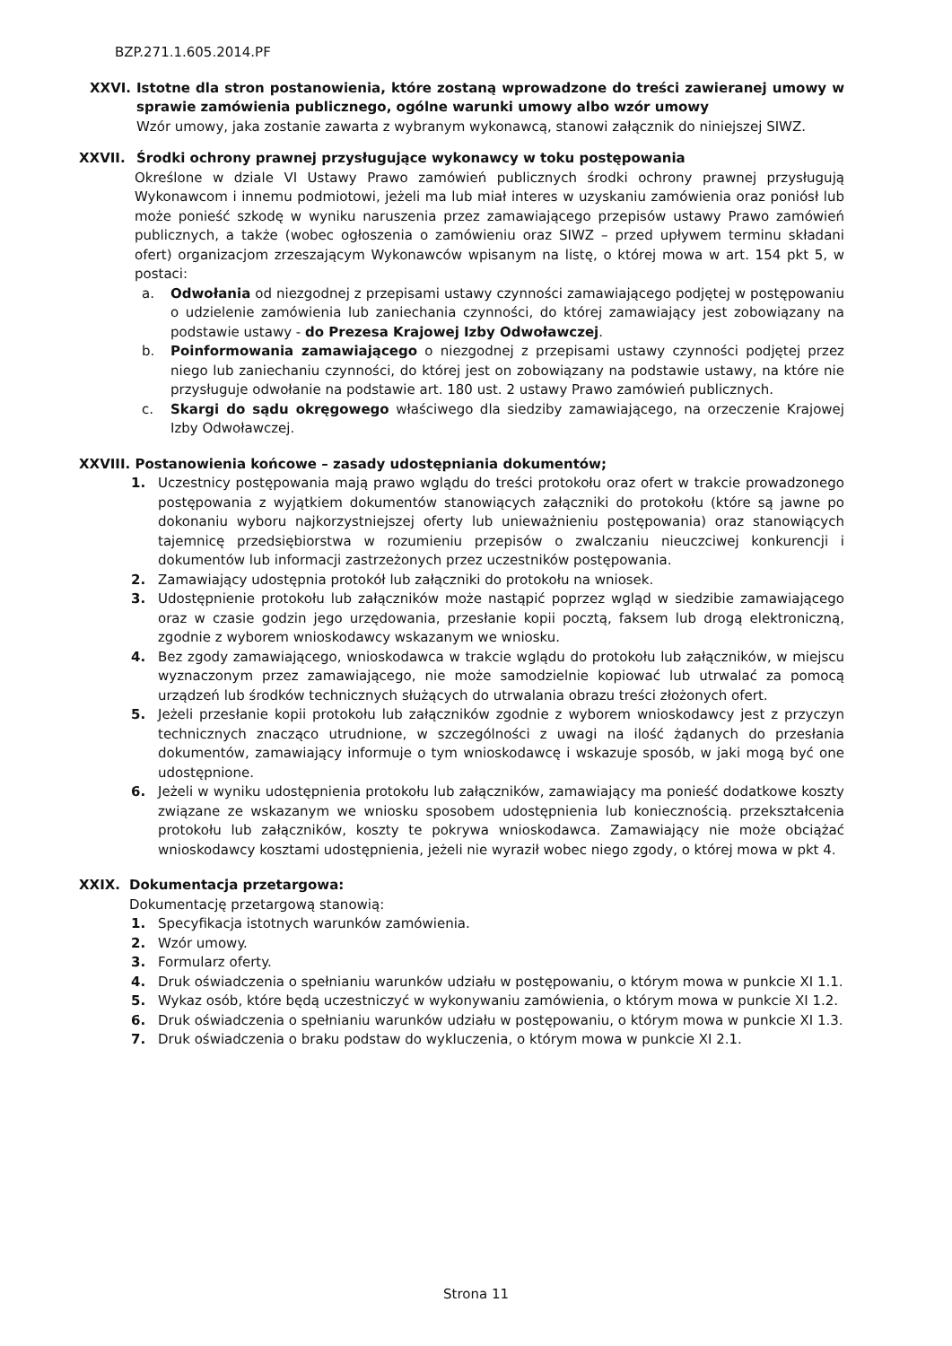BZP.271.1.605.2014.PF
XXVI. Istotne dla stron postanowienia, które zostaną wprowadzone do treści zawieranej umowy w sprawie zamówienia publicznego, ogólne warunki umowy albo wzór umowy
Wzór umowy, jaka zostanie zawarta z wybranym wykonawcą, stanowi załącznik do niniejszej SIWZ.
XXVII. Środki ochrony prawnej przysługujące wykonawcy w toku postępowania
Określone w dziale VI Ustawy Prawo zamówień publicznych środki ochrony prawnej przysługują Wykonawcom i innemu podmiotowi, jeżeli ma lub miał interes w uzyskaniu zamówienia oraz poniósł lub może ponieść szkodę w wyniku naruszenia przez zamawiającego przepisów ustawy Prawo zamówień publicznych, a także (wobec ogłoszenia o zamówieniu oraz SIWZ – przed upływem terminu składani ofert) organizacjom zrzeszającym Wykonawców wpisanym na listę, o której mowa w art. 154 pkt 5, w postaci:
a. Odwołania od niezgodnej z przepisami ustawy czynności zamawiającego podjętej w postępowaniu o udzielenie zamówienia lub zaniechania czynności, do której zamawiający jest zobowiązany na podstawie ustawy - do Prezesa Krajowej Izby Odwoławczej.
b. Poinformowania zamawiającego o niezgodnej z przepisami ustawy czynności podjętej przez niego lub zaniechaniu czynności, do której jest on zobowiązany na podstawie ustawy, na które nie przysługuje odwołanie na podstawie art. 180 ust. 2 ustawy Prawo zamówień publicznych.
c. Skargi do sądu okręgowego właściwego dla siedziby zamawiającego, na orzeczenie Krajowej Izby Odwoławczej.
XXVIII. Postanowienia końcowe – zasady udostępniania dokumentów;
1. Uczestnicy postępowania mają prawo wglądu do treści protokołu oraz ofert w trakcie prowadzonego postępowania z wyjątkiem dokumentów stanowiących załączniki do protokołu (które są jawne po dokonaniu wyboru najkorzystniejszej oferty lub unieważnieniu postępowania) oraz stanowiących tajemnicę przedsiębiorstwa w rozumieniu przepisów o zwalczaniu nieuczciwej konkurencji i dokumentów lub informacji zastrzeżonych przez uczestników postępowania.
2. Zamawiający udostępnia protokół lub załączniki do protokołu na wniosek.
3. Udostępnienie protokołu lub załączników może nastąpić poprzez wgląd w siedzibie zamawiającego oraz w czasie godzin jego urzędowania, przesłanie kopii pocztą, faksem lub drogą elektroniczną, zgodnie z wyborem wnioskodawcy wskazanym we wniosku.
4. Bez zgody zamawiającego, wnioskodawca w trakcie wglądu do protokołu lub załączników, w miejscu wyznaczonym przez zamawiającego, nie może samodzielnie kopiować lub utrwalać za pomocą urządzeń lub środków technicznych służących do utrwalania obrazu treści złożonych ofert.
5. Jeżeli przesłanie kopii protokołu lub załączników zgodnie z wyborem wnioskodawcy jest z przyczyn technicznych znacząco utrudnione, w szczególności z uwagi na ilość żądanych do przesłania dokumentów, zamawiający informuje o tym wnioskodawcę i wskazuje sposób, w jaki mogą być one udostępnione.
6. Jeżeli w wyniku udostępnienia protokołu lub załączników, zamawiający ma ponieść dodatkowe koszty związane ze wskazanym we wniosku sposobem udostępnienia lub koniecznością. przekształcenia protokołu lub załączników, koszty te pokrywa wnioskodawca. Zamawiający nie może obciążać wnioskodawcy kosztami udostępnienia, jeżeli nie wyraził wobec niego zgody, o której mowa w pkt 4.
XXIX. Dokumentacja przetargowa:
Dokumentację przetargową stanowią:
1. Specyfikacja istotnych warunków zamówienia.
2. Wzór umowy.
3. Formularz oferty.
4. Druk oświadczenia o spełnianiu warunków udziału w postępowaniu, o którym mowa w punkcie XI 1.1.
5. Wykaz osób, które będą uczestniczyć w wykonywaniu zamówienia, o którym mowa w punkcie XI 1.2.
6. Druk oświadczenia o spełnianiu warunków udziału w postępowaniu, o którym mowa w punkcie XI 1.3.
7. Druk oświadczenia o braku podstaw do wykluczenia, o którym mowa w punkcie XI 2.1.
Strona 11